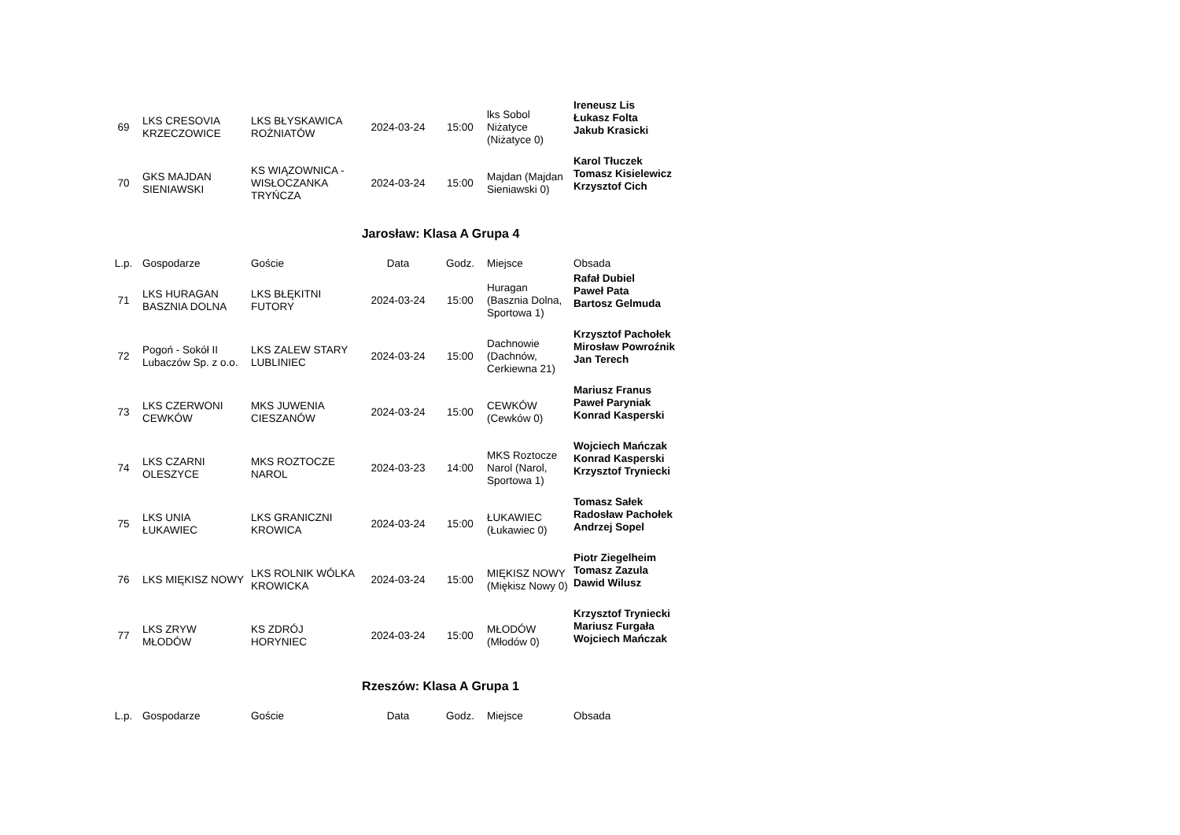| 69 | LKS CRESOVIA KRZECZOWICE | LKS BŁYSKAWICA ROŻNIATÓW | 2024-03-24 | 15:00 | lks Sobol Niżatyce (Niżatyce 0) | Ireneusz Lis Łukasz Folta Jakub Krasicki |
| 70 | GKS MAJDAN SIENIAWSKI | KS WIĄZOWNICA - WISŁOCZANKA TRYŃCZA | 2024-03-24 | 15:00 | Majdan (Majdan Sieniawski 0) | Karol Tłuczek Tomasz Kisielewicz Krzysztof Cich |
Jarosław: Klasa A Grupa 4
| L.p. | Gospodarze | Goście | Data | Godz. | Miejsce | Obsada |
| --- | --- | --- | --- | --- | --- | --- |
| 71 | LKS HURAGAN BASZNIA DOLNA | LKS BŁĘKITNI FUTORY | 2024-03-24 | 15:00 | Huragan (Basznia Dolna, Sportowa 1) | Rafał Dubiel Paweł Pata Bartosz Gelmuda |
| 72 | Pogoń - Sokół II Lubaczów Sp. z o.o. | LKS ZALEW STARY LUBLINIEC | 2024-03-24 | 15:00 | Dachnowie (Dachnów, Cerkiewna 21) | Krzysztof Pachołek Mirosław Powroźnik Jan Terech |
| 73 | LKS CZERWONI CEWKÓW | MKS JUWENIA CIESZANÓW | 2024-03-24 | 15:00 | CEWKÓW (Cewków 0) | Mariusz Franus Paweł Paryniak Konrad Kasperski |
| 74 | LKS CZARNI OLESZYCE | MKS ROZTOCZE NAROL | 2024-03-23 | 14:00 | MKS Roztocze Narol (Narol, Sportowa 1) | Wojciech Mańczak Konrad Kasperski Krzysztof Tryniecki |
| 75 | LKS UNIA ŁUKAWIEC | LKS GRANICZNI KROWICA | 2024-03-24 | 15:00 | ŁUKAWIEC (Łukawiec 0) | Tomasz Sałek Radosław Pachołek Andrzej Sopel |
| 76 | LKS MIĘKISZ NOWY | LKS ROLNIK WÓLKA KROWICKA | 2024-03-24 | 15:00 | MIĘKISZ NOWY (Miękisz Nowy 0) | Piotr Ziegelheim Tomasz Zazula Dawid Wilusz |
| 77 | LKS ZRYW MŁODÓW | KS ZDRÓJ HORYNIEC | 2024-03-24 | 15:00 | MŁODÓW (Młodów 0) | Krzysztof Tryniecki Mariusz Furgała Wojciech Mańczak |
Rzeszów: Klasa A Grupa 1
| L.p. | Gospodarze | Goście | Data | Godz. | Miejsce | Obsada |
| --- | --- | --- | --- | --- | --- | --- |